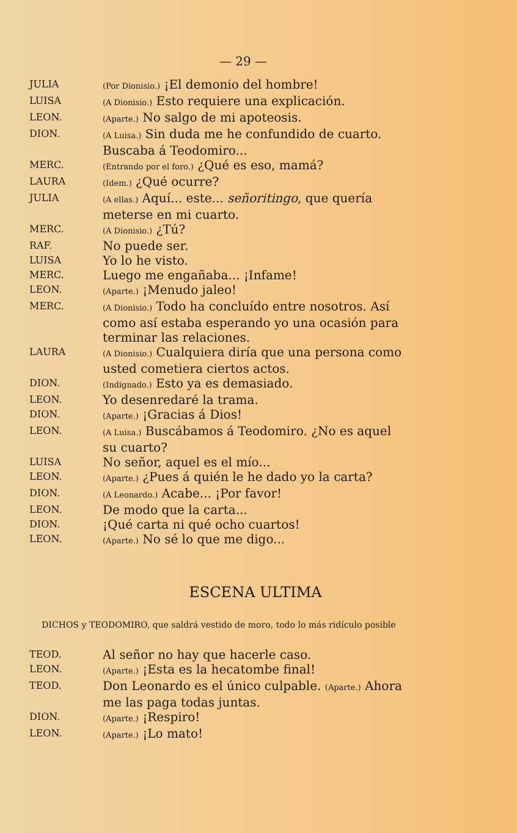— 29 —
JULIA
(Por Dionisio.) ¡El demonio del hombre!
LUISA
(A Dionisio.) Esto requiere una explicación.
LEON.
(Aparte.) No salgo de mi apoteosis.
DION.
(A Luisa.) Sin duda me he confundido de cuarto. Buscaba á Teodomiro...
MERC.
(Entrando por el foro.) ¿Qué es eso, mamá?
LAURA
(Idem.) ¿Qué ocurre?
JULIA
(A ellas.) Aquí... este... señoritingo, que quería meterse en mi cuarto.
MERC.
(A Dionisio.) ¿Tú?
RAF.
No puede ser.
LUISA
Yo lo he visto.
MERC.
Luego me engañaba... ¡Infame!
LEON.
(Aparte.) ¡Menudo jaleo!
MERC.
(A Dionisio.) Todo ha concluído entre nosotros. Así como así estaba esperando yo una ocasión para terminar las relaciones.
LAURA
(A Dionisio.) Cualquiera diría que una persona como usted cometiera ciertos actos.
DION.
(Indignado.) Esto ya es demasiado.
LEON.
Yo desenredaré la trama.
DION.
(Aparte.) ¡Gracias á Dios!
LEON.
(A Luisa.) Buscábamos á Teodomiro. ¿No es aquel su cuarto?
LUISA
No señor, aquel es el mío...
LEON.
(Aparte.) ¿Pues á quién le he dado yo la carta?
DION.
(A Leonardo.) Acabe... ¡Por favor!
LEON.
De modo que la carta...
DION.
¡Qué carta ni qué ocho cuartos!
LEON.
(Aparte.) No sé lo que me digo...
ESCENA ULTIMA
DICHOS y TEODOMIRO, que saldrá vestido de moro, todo lo más ridículo posible
TEOD.
Al señor no hay que hacerle caso.
LEON.
(Aparte.) ¡Esta es la hecatombe final!
TEOD.
Don Leonardo es el único culpable. (Aparte.) Ahora me las paga todas juntas.
DION.
(Aparte.) ¡Respiro!
LEON.
(Aparte.) ¡Lo mato!